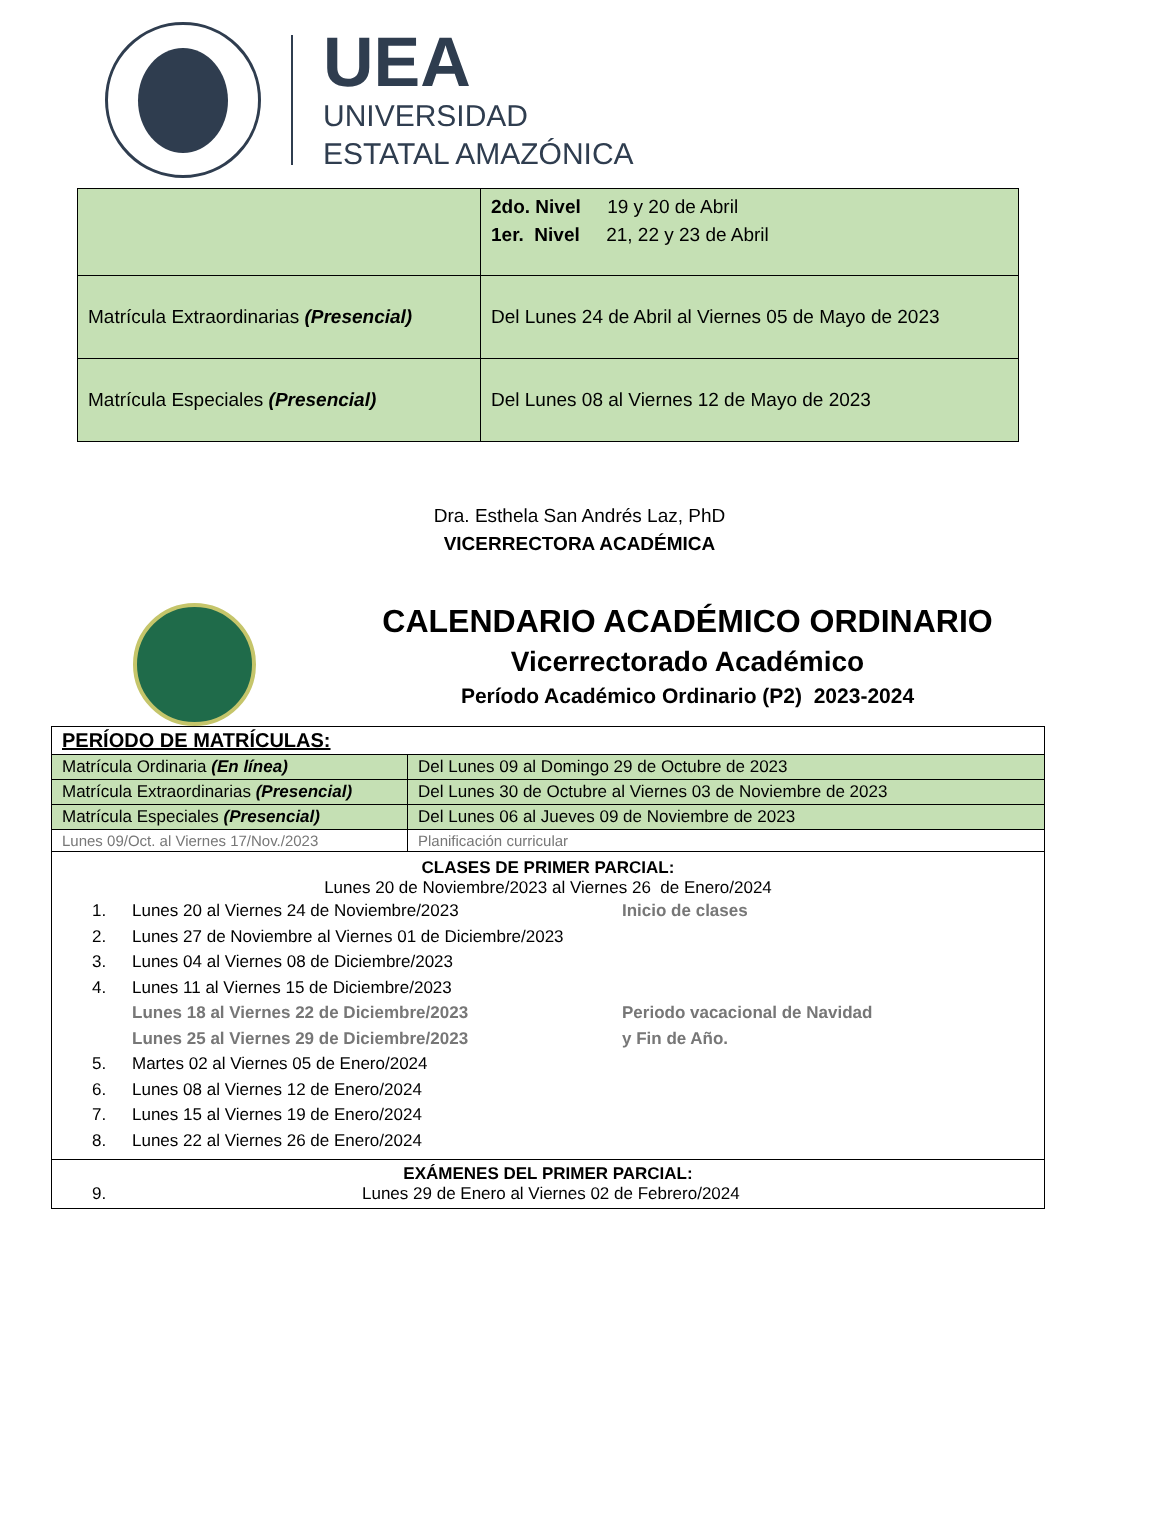UEA
UNIVERSIDAD
ESTATAL AMAZÓNICA
| | 2do. Nivel 19 y 20 de Abril 1er. Nivel 21, 22 y 23 de Abril |
| Matrícula Extraordinarias (Presencial) | Del Lunes 24 de Abril al Viernes 05 de Mayo de 2023 |
| Matrícula Especiales (Presencial) | Del Lunes 08 al Viernes 12 de Mayo de 2023 |
Dra. Esthela San Andrés Laz, PhD
VICERRECTORA ACADÉMICA
CALENDARIO ACADÉMICO ORDINARIO
Vicerrectorado Académico
Período Académico Ordinario (P2) 2023-2024
| PERÍODO DE MATRÍCULAS: | |
| Matrícula Ordinaria (En línea) | Del Lunes 09 al Domingo 29 de Octubre de 2023 |
| Matrícula Extraordinarias (Presencial) | Del Lunes 30 de Octubre al Viernes 03 de Noviembre de 2023 |
| Matrícula Especiales (Presencial) | Del Lunes 06 al Jueves 09 de Noviembre de 2023 |
| Lunes 09/Oct. al Viernes 17/Nov./2023 | Planificación curricular |
| CLASES DE PRIMER PARCIAL: Lunes 20 de Noviembre/2023 al Viernes 26 de Enero/2024 1. Lunes 20 al Viernes 24 de Noviembre/2023 Inicio de clases 2. Lunes 27 de Noviembre al Viernes 01 de Diciembre/2023 3. Lunes 04 al Viernes 08 de Diciembre/2023 4. Lunes 11 al Viernes 15 de Diciembre/2023 Lunes 18 al Viernes 22 de Diciembre/2023 Periodo vacacional de Navidad Lunes 25 al Viernes 29 de Diciembre/2023 y Fin de Año. 5. Martes 02 al Viernes 05 de Enero/2024 6. Lunes 08 al Viernes 12 de Enero/2024 7. Lunes 15 al Viernes 19 de Enero/2024 8. Lunes 22 al Viernes 26 de Enero/2024 | |
| EXÁMENES DEL PRIMER PARCIAL: 9. Lunes 29 de Enero al Viernes 02 de Febrero/2024 | |